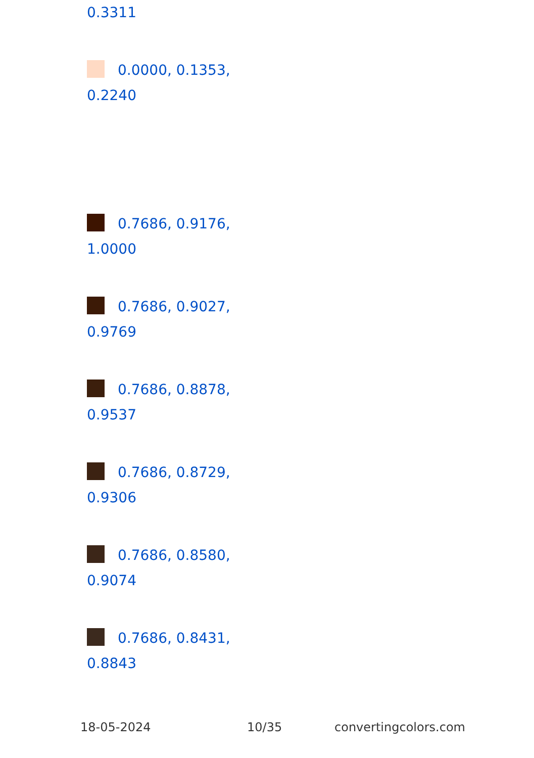0.3311
0.0000, 0.1353, 0.2240
0.7686, 0.9176, 1.0000
0.7686, 0.9027, 0.9769
0.7686, 0.8878, 0.9537
0.7686, 0.8729, 0.9306
0.7686, 0.8580, 0.9074
0.7686, 0.8431, 0.8843
18-05-2024 10/35 convertingcolors.com